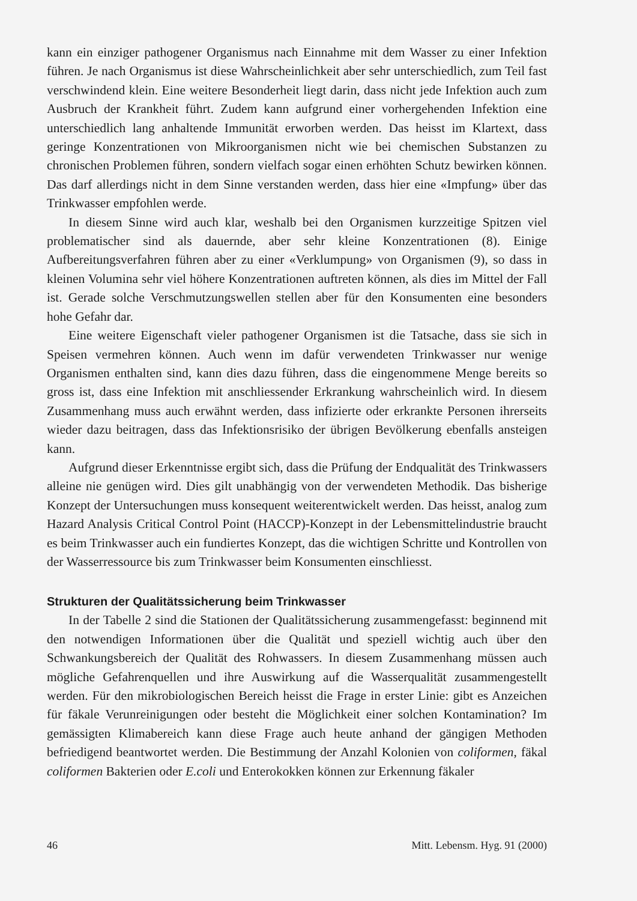kann ein einziger pathogener Organismus nach Einnahme mit dem Wasser zu einer Infektion führen. Je nach Organismus ist diese Wahrscheinlichkeit aber sehr unterschiedlich, zum Teil fast verschwindend klein. Eine weitere Besonderheit liegt darin, dass nicht jede Infektion auch zum Ausbruch der Krankheit führt. Zudem kann aufgrund einer vorhergehenden Infektion eine unterschiedlich lang anhaltende Immunität erworben werden. Das heisst im Klartext, dass geringe Konzentrationen von Mikroorganismen nicht wie bei chemischen Substanzen zu chronischen Problemen führen, sondern vielfach sogar einen erhöhten Schutz bewirken können. Das darf allerdings nicht in dem Sinne verstanden werden, dass hier eine «Impfung» über das Trinkwasser empfohlen werde.
In diesem Sinne wird auch klar, weshalb bei den Organismen kurzzeitige Spitzen viel problematischer sind als dauernde, aber sehr kleine Konzentrationen (8). Einige Aufbereitungsverfahren führen aber zu einer «Verklumpung» von Organismen (9), so dass in kleinen Volumina sehr viel höhere Konzentrationen auftreten können, als dies im Mittel der Fall ist. Gerade solche Verschmutzungswellen stellen aber für den Konsumenten eine besonders hohe Gefahr dar.
Eine weitere Eigenschaft vieler pathogener Organismen ist die Tatsache, dass sie sich in Speisen vermehren können. Auch wenn im dafür verwendeten Trinkwasser nur wenige Organismen enthalten sind, kann dies dazu führen, dass die eingenommene Menge bereits so gross ist, dass eine Infektion mit anschliessender Erkrankung wahrscheinlich wird. In diesem Zusammenhang muss auch erwähnt werden, dass infizierte oder erkrankte Personen ihrerseits wieder dazu beitragen, dass das Infektionsrisiko der übrigen Bevölkerung ebenfalls ansteigen kann.
Aufgrund dieser Erkenntnisse ergibt sich, dass die Prüfung der Endqualität des Trinkwassers alleine nie genügen wird. Dies gilt unabhängig von der verwendeten Methodik. Das bisherige Konzept der Untersuchungen muss konsequent weiterentwickelt werden. Das heisst, analog zum Hazard Analysis Critical Control Point (HACCP)-Konzept in der Lebensmittelindustrie braucht es beim Trinkwasser auch ein fundiertes Konzept, das die wichtigen Schritte und Kontrollen von der Wasserressource bis zum Trinkwasser beim Konsumenten einschliesst.
Strukturen der Qualitätssicherung beim Trinkwasser
In der Tabelle 2 sind die Stationen der Qualitätssicherung zusammengefasst: beginnend mit den notwendigen Informationen über die Qualität und speziell wichtig auch über den Schwankungsbereich der Qualität des Rohwassers. In diesem Zusammenhang müssen auch mögliche Gefahrenquellen und ihre Auswirkung auf die Wasserqualität zusammengestellt werden. Für den mikrobiologischen Bereich heisst die Frage in erster Linie: gibt es Anzeichen für fäkale Verunreinigungen oder besteht die Möglichkeit einer solchen Kontamination? Im gemässigten Klimabereich kann diese Frage auch heute anhand der gängigen Methoden befriedigend beantwortet werden. Die Bestimmung der Anzahl Kolonien von coliformen, fäkal coliformen Bakterien oder E.coli und Enterokokken können zur Erkennung fäkaler
46 Mitt. Lebensm. Hyg. 91 (2000)